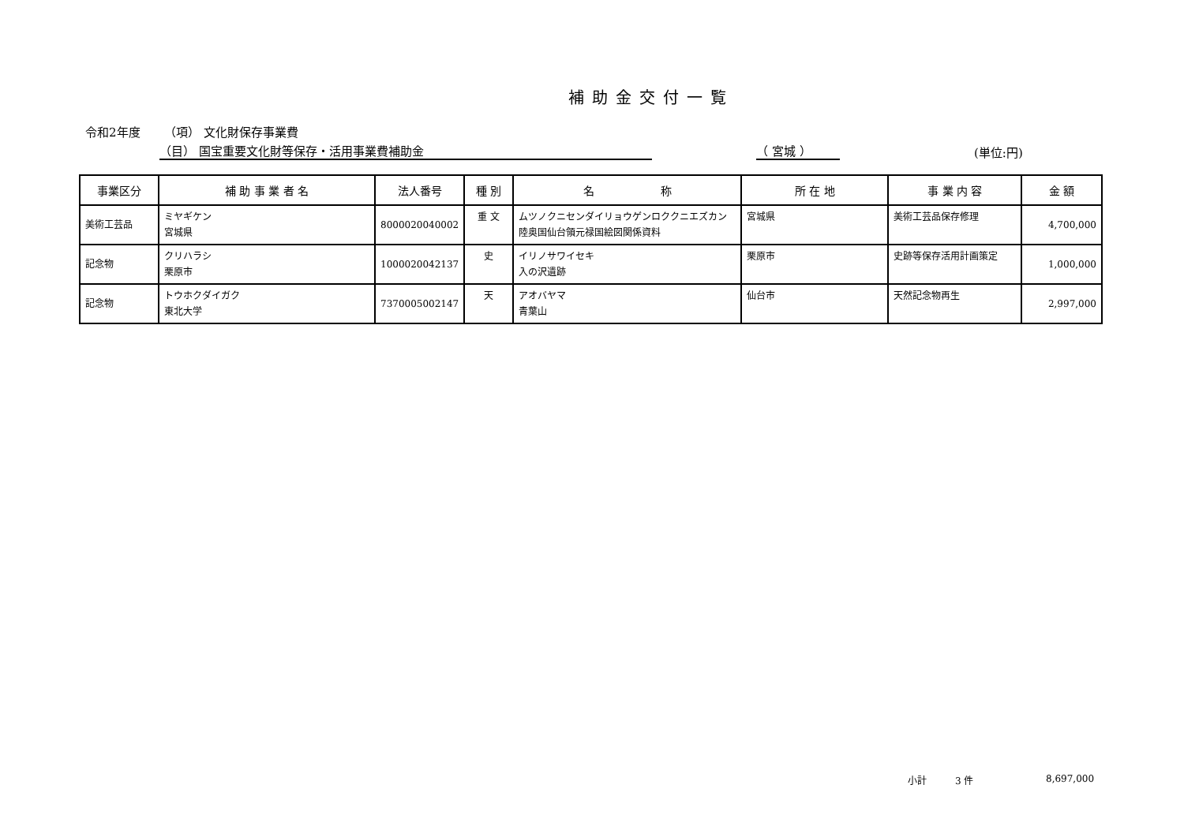補助金交付一覧
令和2年度 （項） 文化財保存事業費
（目） 国宝重要文化財等保存・活用事業費補助金 （ 宮城 ） (単位:円)
| 事業区分 | 補 助 事 業 者 名 | 法人番号 | 種 別 | 名 称 | 所 在 地 | 事 業 内 容 | 金 額 |
| --- | --- | --- | --- | --- | --- | --- | --- |
| 美術工芸品 | ミヤギケン 宮城県 | 8000020040002 | 重 文 | ムツノクニセンダイリョウゲンロククニエズカン 陸奥国仙台領元禄国絵図関係資料 | 宮城県 | 美術工芸品保存修理 | 4,700,000 |
| 記念物 | クリハラシ 栗原市 | 1000020042137 | 史 | イリノサワイセキ 入の沢遺跡 | 栗原市 | 史跡等保存活用計画策定 | 1,000,000 |
| 記念物 | トウホクダイガク 東北大学 | 7370005002147 | 天 | アオバヤマ 青葉山 | 仙台市 | 天然記念物再生 | 2,997,000 |
小計 3 件 8,697,000